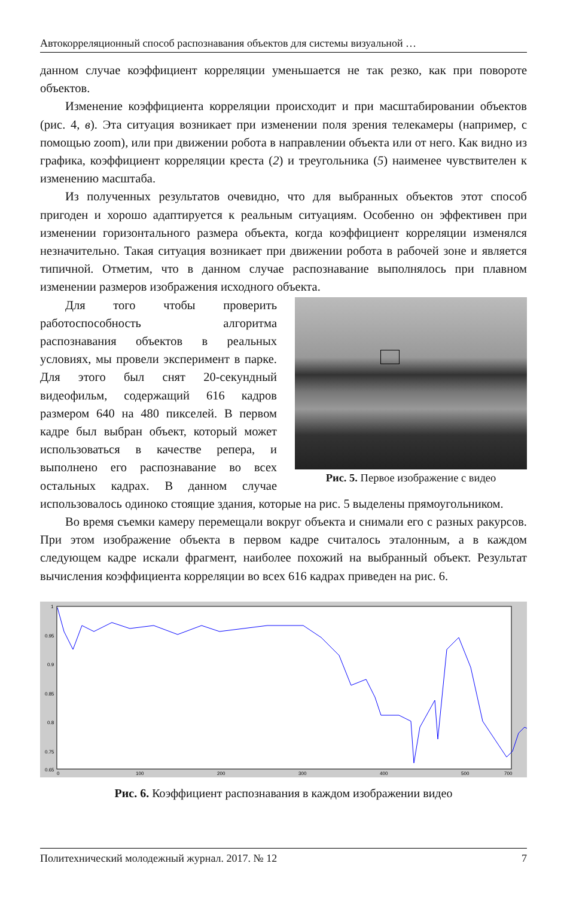Автокорреляционный способ распознавания объектов для системы визуальной …
данном случае коэффициент корреляции уменьшается не так резко, как при повороте объектов.
Изменение коэффициента корреляции происходит и при масштабировании объектов (рис. 4, в). Эта ситуация возникает при изменении поля зрения телекамеры (например, с помощью zoom), или при движении робота в направлении объекта или от него. Как видно из графика, коэффициент корреляции креста (2) и треугольника (5) наименее чувствителен к изменению масштаба.
Из полученных результатов очевидно, что для выбранных объектов этот способ пригоден и хорошо адаптируется к реальным ситуациям. Особенно он эффективен при изменении горизонтального размера объекта, когда коэффициент корреляции изменялся незначительно. Такая ситуация возникает при движении робота в рабочей зоне и является типичной. Отметим, что в данном случае распознавание выполнялось при плавном изменении размеров изображения исходного объекта.
Рис. 5. Первое изображение с видео
Для того чтобы проверить работоспособность алгоритма распознавания объектов в реальных условиях, мы провели эксперимент в парке. Для этого был снят 20-секундный видеофильм, содержащий 616 кадров размером 640 на 480 пикселей. В первом кадре был выбран объект, который может использоваться в качестве репера, и выполнено его распознавание во всех остальных кадрах. В данном случае использовалось одиноко стоящие здания, которые на рис. 5 выделены прямоугольником.
Во время съемки камеру перемещали вокруг объекта и снимали его с разных ракурсов. При этом изображение объекта в первом кадре считалось эталонным, а в каждом следующем кадре искали фрагмент, наиболее похожий на выбранный объект. Результат вычисления коэффициента корреляции во всех 616 кадрах приведен на рис. 6.
1
0.95
0.9
0.85
0.8
0.75
0.7
0.65
0
100
200
300
400
500
700
Рис. 6. Коэффициент распознавания в каждом изображении видео
Политехнический молодежный журнал. 2017. № 12 7